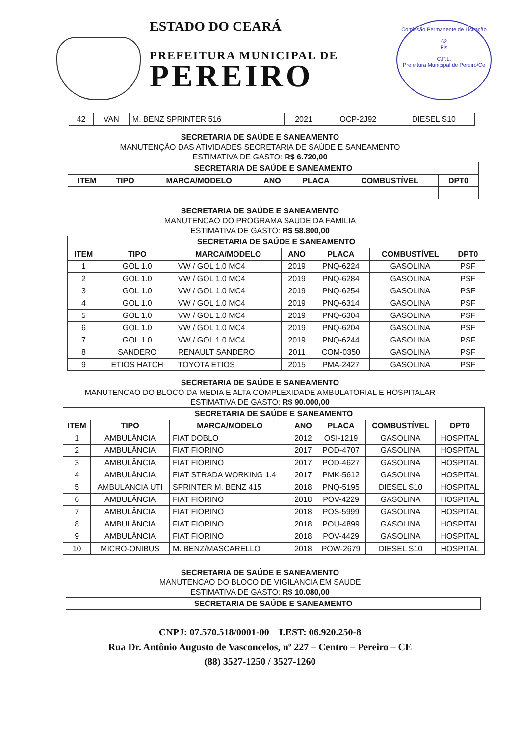ESTADO DO CEARÁ
PREFEITURA MUNICIPAL DE
PEREIRO
Comissão Permanente de Licitação
62
Fls
C.P.L.
Prefeitura Municipal de Pereiro/Ce
| 42 | VAN | M. BENZ SPRINTER 516 | 2021 | OCP-2J92 | DIESEL S10 |
SECRETARIA DE SAÚDE E SANEAMENTO
MANUTENÇÃO DAS ATIVIDADES SECRETARIA DE SAÚDE E SANEAMENTO
ESTIMATIVA DE GASTO: R$ 6.720,00
| SECRETARIA DE SAÚDE E SANEAMENTO | | | | | | |
| --- | --- | --- | --- | --- | --- | --- |
| ITEM | TIPO | MARCA/MODELO | ANO | PLACA | COMBUSTÍVEL | DPT0 |
SECRETARIA DE SAÚDE E SANEAMENTO
MANUTENCAO DO PROGRAMA SAUDE DA FAMILIA
ESTIMATIVA DE GASTO: R$ 58.800,00
| SECRETARIA DE SAÚDE E SANEAMENTO | | | | | | |
| --- | --- | --- | --- | --- | --- | --- |
| ITEM | TIPO | MARCA/MODELO | ANO | PLACA | COMBUSTÍVEL | DPT0 |
| 1 | GOL 1.0 | VW / GOL 1.0 MC4 | 2019 | PNQ-6224 | GASOLINA | PSF |
| 2 | GOL 1.0 | VW / GOL 1.0 MC4 | 2019 | PNQ-6284 | GASOLINA | PSF |
| 3 | GOL 1.0 | VW / GOL 1.0 MC4 | 2019 | PNQ-6254 | GASOLINA | PSF |
| 4 | GOL 1.0 | VW / GOL 1.0 MC4 | 2019 | PNQ-6314 | GASOLINA | PSF |
| 5 | GOL 1.0 | VW / GOL 1.0 MC4 | 2019 | PNQ-6304 | GASOLINA | PSF |
| 6 | GOL 1.0 | VW / GOL 1.0 MC4 | 2019 | PNQ-6204 | GASOLINA | PSF |
| 7 | GOL 1.0 | VW / GOL 1.0 MC4 | 2019 | PNQ-6244 | GASOLINA | PSF |
| 8 | SANDERO | RENAULT SANDERO | 2011 | COM-0350 | GASOLINA | PSF |
| 9 | ETIOS HATCH | TOYOTA ETIOS | 2015 | PMA-2427 | GASOLINA | PSF |
SECRETARIA DE SAÚDE E SANEAMENTO
MANUTENCAO DO BLOCO DA MEDIA E ALTA COMPLEXIDADE AMBULATORIAL E HOSPITALAR
ESTIMATIVA DE GASTO: R$ 90.000,00
| SECRETARIA DE SAÚDE E SANEAMENTO | | | | | | |
| --- | --- | --- | --- | --- | --- | --- |
| ITEM | TIPO | MARCA/MODELO | ANO | PLACA | COMBUSTÍVEL | DPT0 |
| 1 | AMBULÂNCIA | FIAT DOBLO | 2012 | OSI-1219 | GASOLINA | HOSPITAL |
| 2 | AMBULÂNCIA | FIAT FIORINO | 2017 | POD-4707 | GASOLINA | HOSPITAL |
| 3 | AMBULÂNCIA | FIAT FIORINO | 2017 | POD-4627 | GASOLINA | HOSPITAL |
| 4 | AMBULÂNCIA | FIAT STRADA WORKING 1.4 | 2017 | PMK-5612 | GASOLINA | HOSPITAL |
| 5 | AMBULANCIA UTI | SPRINTER M. BENZ 415 | 2018 | PNQ-5195 | DIESEL S10 | HOSPITAL |
| 6 | AMBULÂNCIA | FIAT FIORINO | 2018 | POV-4229 | GASOLINA | HOSPITAL |
| 7 | AMBULÂNCIA | FIAT FIORINO | 2018 | POS-5999 | GASOLINA | HOSPITAL |
| 8 | AMBULÂNCIA | FIAT FIORINO | 2018 | POU-4899 | GASOLINA | HOSPITAL |
| 9 | AMBULÂNCIA | FIAT FIORINO | 2018 | POV-4429 | GASOLINA | HOSPITAL |
| 10 | MICRO-ONIBUS | M. BENZ/MASCARELLO | 2018 | POW-2679 | DIESEL S10 | HOSPITAL |
SECRETARIA DE SAÚDE E SANEAMENTO
MANUTENCAO DO BLOCO DE VIGILANCIA EM SAUDE
ESTIMATIVA DE GASTO: R$ 10.080,00
| SECRETARIA DE SAÚDE E SANEAMENTO |
| --- |
CNPJ: 07.570.518/0001-00 I.EST: 06.920.250-8
Rua Dr. Antônio Augusto de Vasconcelos, nº 227 – Centro – Pereiro – CE
(88) 3527-1250 / 3527-1260